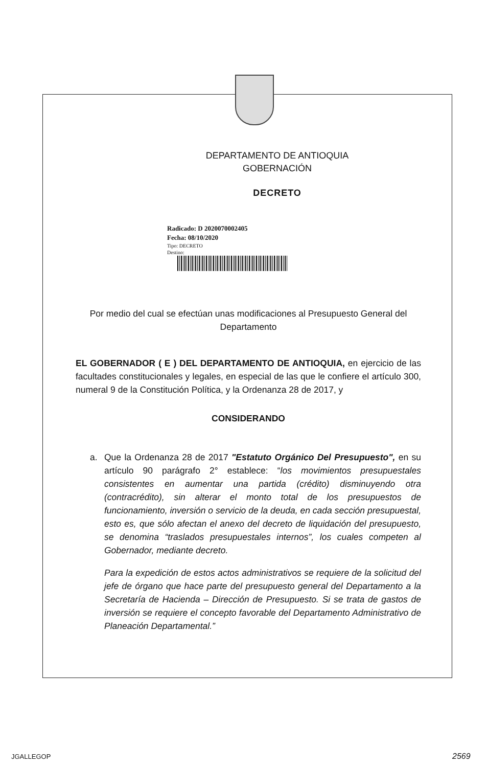DEPARTAMENTO DE ANTIOQUIA
GOBERNACIÓN
DECRETO
Radicado: D 2020070002405
Fecha: 08/10/2020
Tipo: DECRETO
Destino:
Por medio del cual se efectúan unas modificaciones al Presupuesto General del Departamento
EL GOBERNADOR ( E ) DEL DEPARTAMENTO DE ANTIOQUIA, en ejercicio de las facultades constitucionales y legales, en especial de las que le confiere el artículo 300, numeral 9 de la Constitución Política, y la Ordenanza 28 de 2017, y
CONSIDERANDO
a. Que la Ordenanza 28 de 2017 "Estatuto Orgánico Del Presupuesto", en su artículo 90 parágrafo 2° establece: “los movimientos presupuestales consistentes en aumentar una partida (crédito) disminuyendo otra (contracrédito), sin alterar el monto total de los presupuestos de funcionamiento, inversión o servicio de la deuda, en cada sección presupuestal, esto es, que sólo afectan el anexo del decreto de liquidación del presupuesto, se denomina “traslados presupuestales internos”, los cuales competen al Gobernador, mediante decreto.
Para la expedición de estos actos administrativos se requiere de la solicitud del jefe de órgano que hace parte del presupuesto general del Departamento a la Secretaría de Hacienda – Dirección de Presupuesto. Si se trata de gastos de inversión se requiere el concepto favorable del Departamento Administrativo de Planeación Departamental.”
JGALLEGOP 2569